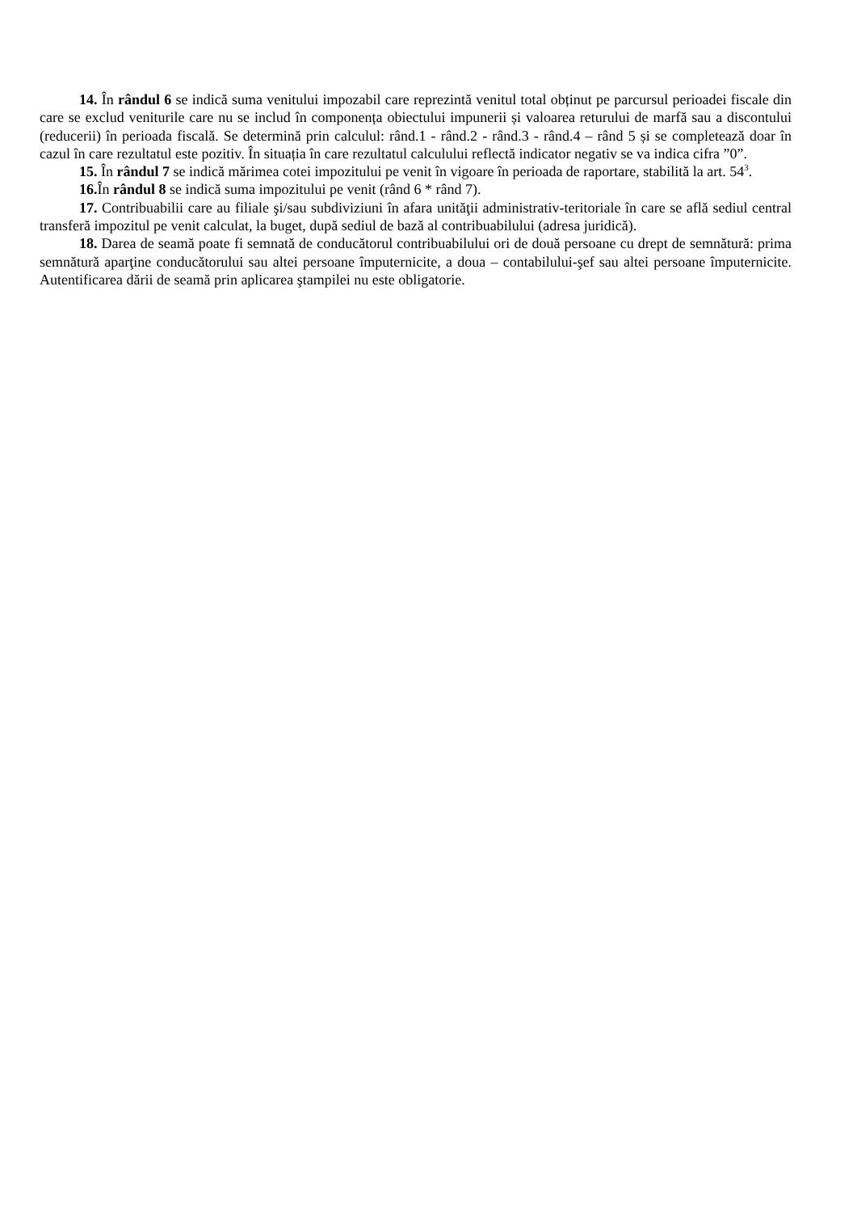14. În rândul 6 se indică suma venitului impozabil care reprezintă venitul total obținut pe parcursul perioadei fiscale din care se exclud veniturile care nu se includ în componența obiectului impunerii și valoarea returului de marfă sau a discontului (reducerii) în perioada fiscală. Se determină prin calculul: rând.1 - rând.2 - rând.3 - rând.4 – rând 5 și se completează doar în cazul în care rezultatul este pozitiv. În situația în care rezultatul calculului reflectă indicator negativ se va indica cifra ”0”.
15. În rândul 7 se indică mărimea cotei impozitului pe venit în vigoare în perioada de raportare, stabilită la art. 54<sup>3</sup>.
16. În rândul 8 se indică suma impozitului pe venit (rând 6 * rând 7).
17. Contribuabilii care au filiale şi/sau subdiviziuni în afara unităţii administrativ-teritoriale în care se află sediul central transferă impozitul pe venit calculat, la buget, după sediul de bază al contribuabilului (adresa juridică).
18. Darea de seamă poate fi semnată de conducătorul contribuabilului ori de două persoane cu drept de semnătură: prima semnătură aparţine conducătorului sau altei persoane împuternicite, a doua – contabilului-şef sau altei persoane împuternicite. Autentificarea dării de seamă prin aplicarea ştampilei nu este obligatorie.